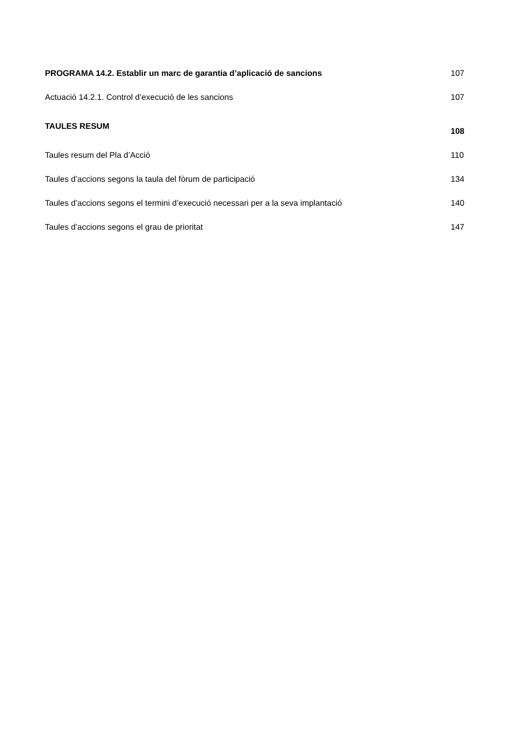PROGRAMA 14.2. Establir un marc de garantia d’aplicació de sancions 107
Actuació 14.2.1. Control d’execució de les sancions 107
TAULES RESUM 108
Taules resum del Pla d’Acció 110
Taules d’accions segons la taula del fòrum de participació 134
Taules d’accions segons el termini d’execució necessari per a la seva implantació 140
Taules d’accions segons el grau de prioritat 147